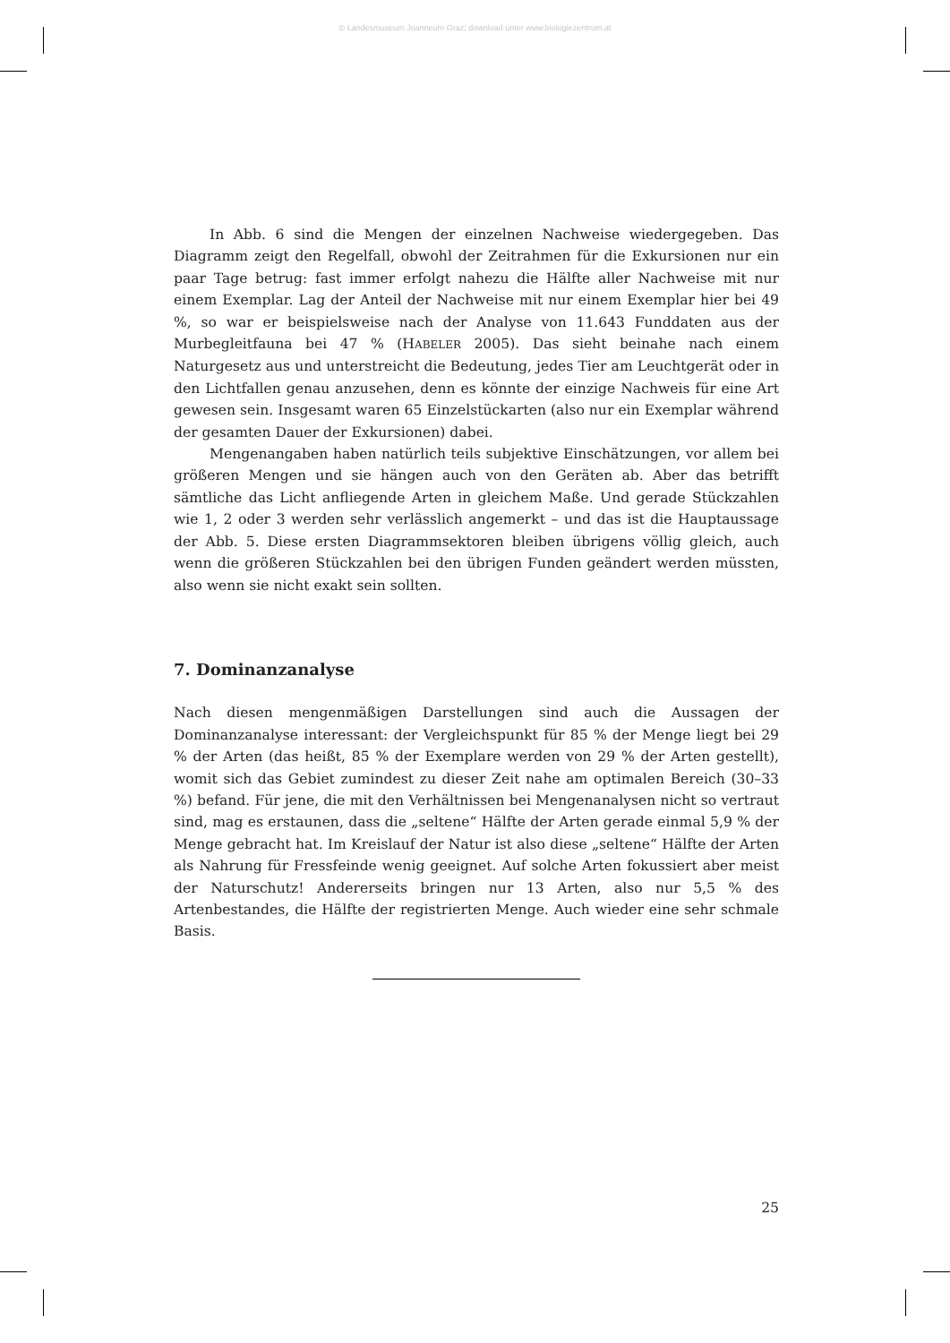© Landesmuseum Joanneum Graz; download unter www.biologiezentrum.at
In Abb. 6 sind die Mengen der einzelnen Nachweise wiedergegeben. Das Diagramm zeigt den Regelfall, obwohl der Zeitrahmen für die Exkursionen nur ein paar Tage betrug: fast immer erfolgt nahezu die Hälfte aller Nachweise mit nur einem Exemplar. Lag der Anteil der Nachweise mit nur einem Exemplar hier bei 49 %, so war er beispielsweise nach der Analyse von 11.643 Funddaten aus der Murbegleitfauna bei 47 % (HABELER 2005). Das sieht beinahe nach einem Naturgesetz aus und unterstreicht die Bedeutung, jedes Tier am Leuchtgerät oder in den Lichtfallen genau anzusehen, denn es könnte der einzige Nachweis für eine Art gewesen sein. Insgesamt waren 65 Einzelstückarten (also nur ein Exemplar während der gesamten Dauer der Exkursionen) dabei.
Mengenangaben haben natürlich teils subjektive Einschätzungen, vor allem bei größeren Mengen und sie hängen auch von den Geräten ab. Aber das betrifft sämtliche das Licht anfliegende Arten in gleichem Maße. Und gerade Stückzahlen wie 1, 2 oder 3 werden sehr verlässlich angemerkt – und das ist die Hauptaussage der Abb. 5. Diese ersten Diagrammsektoren bleiben übrigens völlig gleich, auch wenn die größeren Stückzahlen bei den übrigen Funden geändert werden müssten, also wenn sie nicht exakt sein sollten.
7. Dominanzanalyse
Nach diesen mengenmäßigen Darstellungen sind auch die Aussagen der Dominanzanalyse interessant: der Vergleichspunkt für 85 % der Menge liegt bei 29 % der Arten (das heißt, 85 % der Exemplare werden von 29 % der Arten gestellt), womit sich das Gebiet zumindest zu dieser Zeit nahe am optimalen Bereich (30–33 %) befand. Für jene, die mit den Verhältnissen bei Mengenanalysen nicht so vertraut sind, mag es erstaunen, dass die „seltene“ Hälfte der Arten gerade einmal 5,9 % der Menge gebracht hat. Im Kreislauf der Natur ist also diese „seltene“ Hälfte der Arten als Nahrung für Fressfeinde wenig geeignet. Auf solche Arten fokussiert aber meist der Naturschutz! Andererseits bringen nur 13 Arten, also nur 5,5 % des Artenbestandes, die Hälfte der registrierten Menge. Auch wieder eine sehr schmale Basis.
25